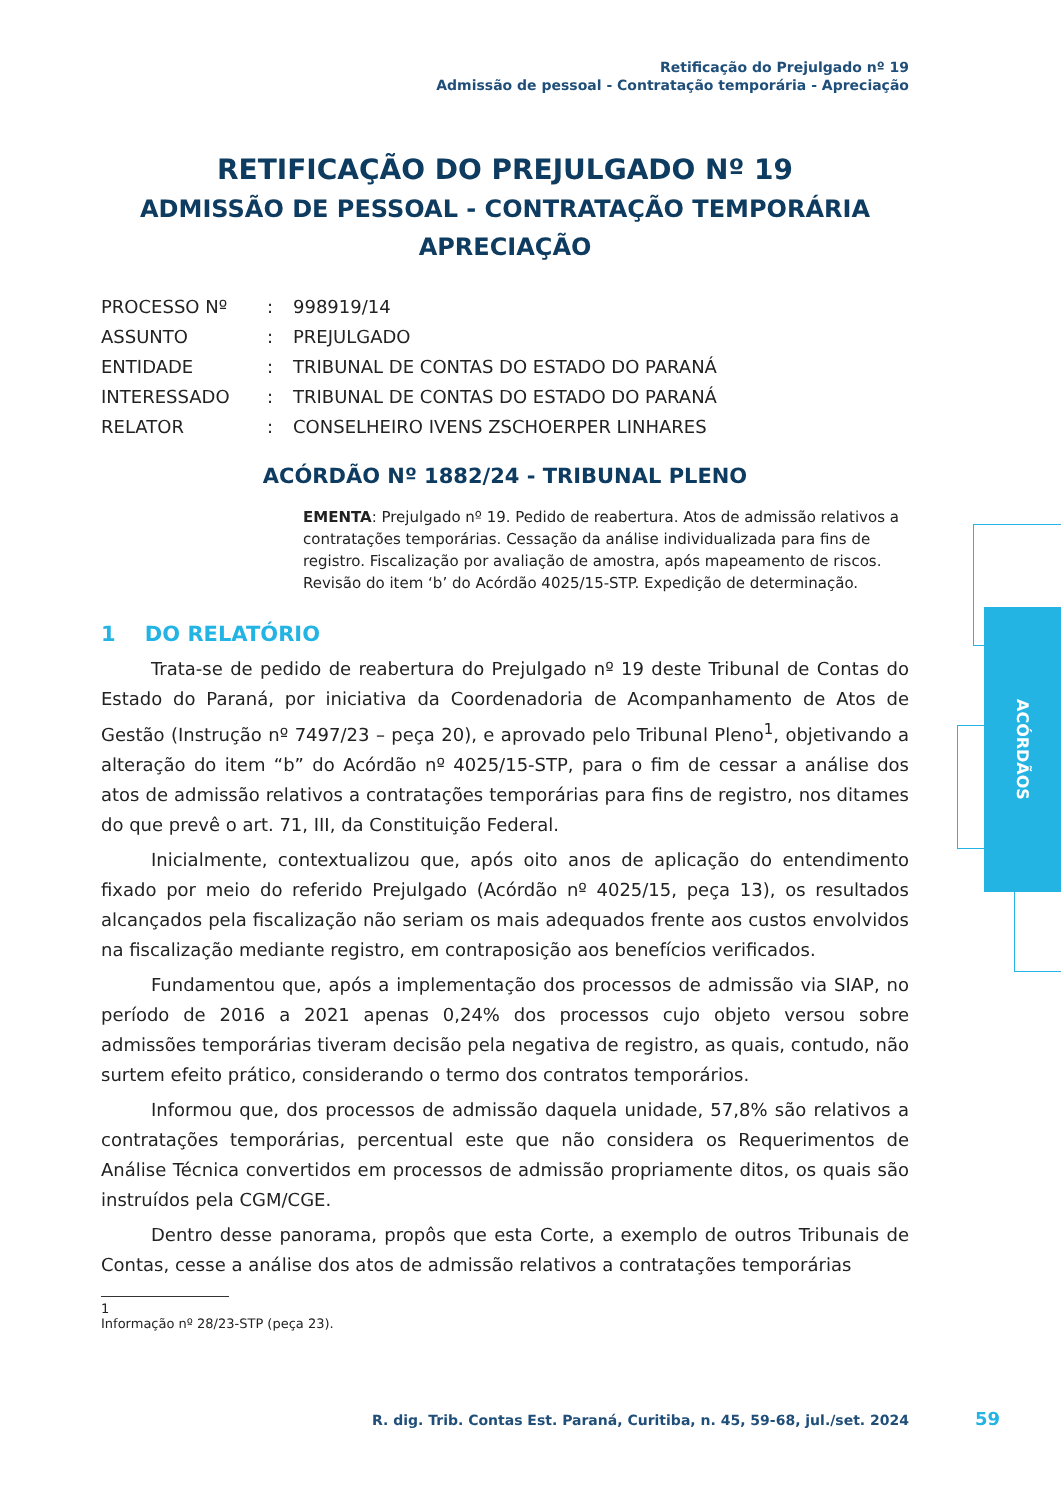Retificação do Prejulgado nº 19
Admissão de pessoal - Contratação temporária - Apreciação
ACÓRDÃOS
RETIFICAÇÃO DO PREJULGADO Nº 19
ADMISSÃO DE PESSOAL - CONTRATAÇÃO TEMPORÁRIA
APRECIAÇÃO
| PROCESSO Nº | : | 998919/14 |
| ASSUNTO | : | PREJULGADO |
| ENTIDADE | : | TRIBUNAL DE CONTAS DO ESTADO DO PARANÁ |
| INTERESSADO | : | TRIBUNAL DE CONTAS DO ESTADO DO PARANÁ |
| RELATOR | : | CONSELHEIRO IVENS ZSCHOERPER LINHARES |
ACÓRDÃO Nº 1882/24 - TRIBUNAL PLENO
EMENTA: Prejulgado nº 19. Pedido de reabertura. Atos de admissão relativos a contratações temporárias. Cessação da análise individualizada para fins de registro. Fiscalização por avaliação de amostra, após mapeamento de riscos. Revisão do item ‘b’ do Acórdão 4025/15-STP. Expedição de determinação.
1 DO RELATÓRIO
Trata-se de pedido de reabertura do Prejulgado nº 19 deste Tribunal de Contas do Estado do Paraná, por iniciativa da Coordenadoria de Acompanhamento de Atos de Gestão (Instrução nº 7497/23 – peça 20), e aprovado pelo Tribunal Pleno<sup>1</sup>, objetivando a alteração do item “b” do Acórdão nº 4025/15-STP, para o fim de cessar a análise dos atos de admissão relativos a contratações temporárias para fins de registro, nos ditames do que prevê o art. 71, III, da Constituição Federal.
Inicialmente, contextualizou que, após oito anos de aplicação do entendimento fixado por meio do referido Prejulgado (Acórdão nº 4025/15, peça 13), os resultados alcançados pela fiscalização não seriam os mais adequados frente aos custos envolvidos na fiscalização mediante registro, em contraposição aos benefícios verificados.
Fundamentou que, após a implementação dos processos de admissão via SIAP, no período de 2016 a 2021 apenas 0,24% dos processos cujo objeto versou sobre admissões temporárias tiveram decisão pela negativa de registro, as quais, contudo, não surtem efeito prático, considerando o termo dos contratos temporários.
Informou que, dos processos de admissão daquela unidade, 57,8% são relativos a contratações temporárias, percentual este que não considera os Requerimentos de Análise Técnica convertidos em processos de admissão propriamente ditos, os quais são instruídos pela CGM/CGE.
Dentro desse panorama, propôs que esta Corte, a exemplo de outros Tribunais de Contas, cesse a análise dos atos de admissão relativos a contratações temporárias
1 Informação nº 28/23-STP (peça 23).
R. dig. Trib. Contas Est. Paraná, Curitiba, n. 45, 59-68, jul./set. 2024
59